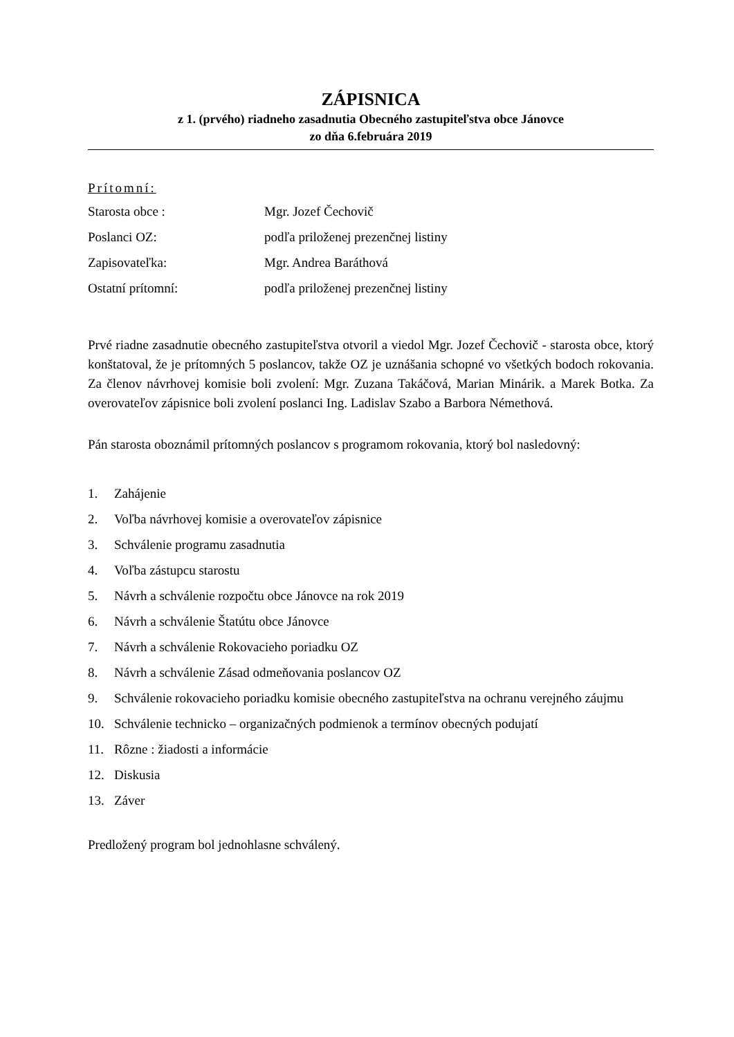ZÁPISNICA
z 1. (prvého) riadneho zasadnutia Obecného zastupiteľstva obce Jánovce
zo dňa 6.februára 2019
Prítomní:
Starosta obce : Mgr. Jozef Čechovič
Poslanci OZ: podľa priloženej prezenčnej listiny
Zapisovateľka: Mgr. Andrea Baráthová
Ostatní prítomní: podľa priloženej prezenčnej listiny
Prvé riadne zasadnutie obecného zastupiteľstva otvoril a viedol Mgr. Jozef Čechovič - starosta obce, ktorý konštatoval, že je prítomných 5 poslancov, takže OZ je uznášania schopné vo všetkých bodoch rokovania. Za členov návrhovej komisie boli zvolení: Mgr. Zuzana Takáčová, Marian Minárik. a Marek Botka. Za overovateľov zápisnice boli zvolení poslanci Ing. Ladislav Szabo a Barbora Némethová.
Pán starosta oboznámil prítomných poslancov s programom rokovania, ktorý bol nasledovný:
1. Zahájenie
2. Voľba návrhovej komisie a overovateľov zápisnice
3. Schválenie programu zasadnutia
4. Voľba zástupcu starostu
5. Návrh a schválenie rozpočtu obce Jánovce na rok 2019
6. Návrh a schválenie Štatútu obce Jánovce
7. Návrh a schválenie Rokovacieho poriadku OZ
8. Návrh a schválenie Zásad odmeňovania poslancov OZ
9. Schválenie rokovacieho poriadku komisie obecného zastupiteľstva na ochranu verejného záujmu
10. Schválenie technicko – organizačných podmienok a termínov obecných podujatí
11. Rôzne : žiadosti a informácie
12. Diskusia
13. Záver
Predložený program bol jednohlasne schválený.